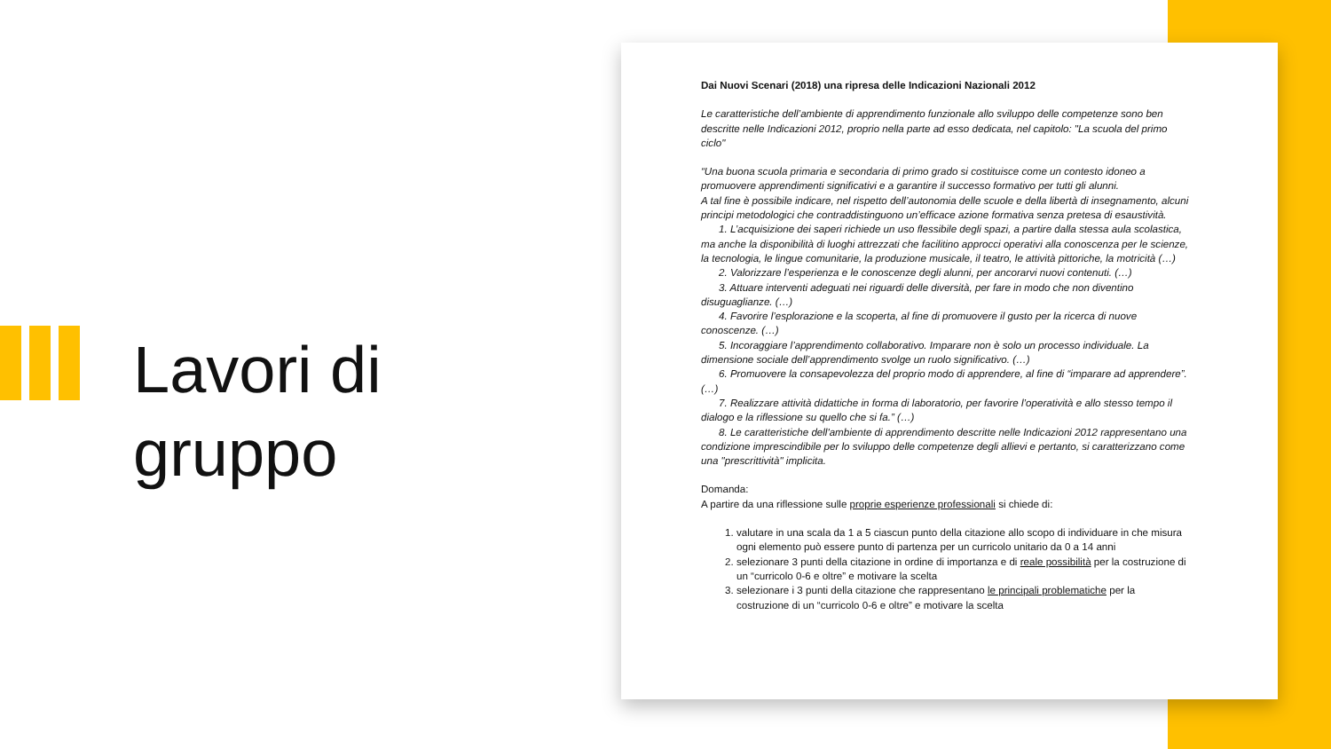Lavori di gruppo
Dai Nuovi Scenari (2018) una ripresa delle Indicazioni Nazionali 2012
Le caratteristiche dell’ambiente di apprendimento funzionale allo sviluppo delle competenze sono ben descritte nelle Indicazioni 2012, proprio nella parte ad esso dedicata, nel capitolo: "La scuola del primo ciclo"
“Una buona scuola primaria e secondaria di primo grado si costituisce come un contesto idoneo a promuovere apprendimenti significativi e a garantire il successo formativo per tutti gli alunni.
A tal fine è possibile indicare, nel rispetto dell’autonomia delle scuole e della libertà di insegnamento, alcuni principi metodologici che contraddistinguono un’efficace azione formativa senza pretesa di esaustività.
1. L’acquisizione dei saperi richiede un uso flessibile degli spazi, a partire dalla stessa aula scolastica, ma anche la disponibilità di luoghi attrezzati che facilitino approcci operativi alla conoscenza per le scienze, la tecnologia, le lingue comunitarie, la produzione musicale, il teatro, le attività pittoriche, la motricità (…)
2. Valorizzare l’esperienza e le conoscenze degli alunni, per ancorarvi nuovi contenuti. (…)
3. Attuare interventi adeguati nei riguardi delle diversità, per fare in modo che non diventino disuguaglianze. (…)
4. Favorire l’esplorazione e la scoperta, al fine di promuovere il gusto per la ricerca di nuove conoscenze. (…)
5. Incoraggiare l’apprendimento collaborativo. Imparare non è solo un processo individuale. La dimensione sociale dell’apprendimento svolge un ruolo significativo. (…)
6. Promuovere la consapevolezza del proprio modo di apprendere, al fine di “imparare ad apprendere”. (…)
7. Realizzare attività didattiche in forma di laboratorio, per favorire l’operatività e allo stesso tempo il dialogo e la riflessione su quello che si fa.” (…)
8. Le caratteristiche dell'ambiente di apprendimento descritte nelle Indicazioni 2012 rappresentano una condizione imprescindibile per lo sviluppo delle competenze degli allievi e pertanto, si caratterizzano come una "prescrittività" implicita.
Domanda:
A partire da una riflessione sulle proprie esperienze professionali si chiede di:
1. valutare in una scala da 1 a 5 ciascun punto della citazione allo scopo di individuare in che misura ogni elemento può essere punto di partenza per un curricolo unitario da 0 a 14 anni
2. selezionare 3 punti della citazione in ordine di importanza e di reale possibilità per la costruzione di un “curricolo 0-6 e oltre” e motivare la scelta
3. selezionare i 3 punti della citazione che rappresentano le principali problematiche per la costruzione di un “curricolo 0-6 e oltre” e motivare la scelta